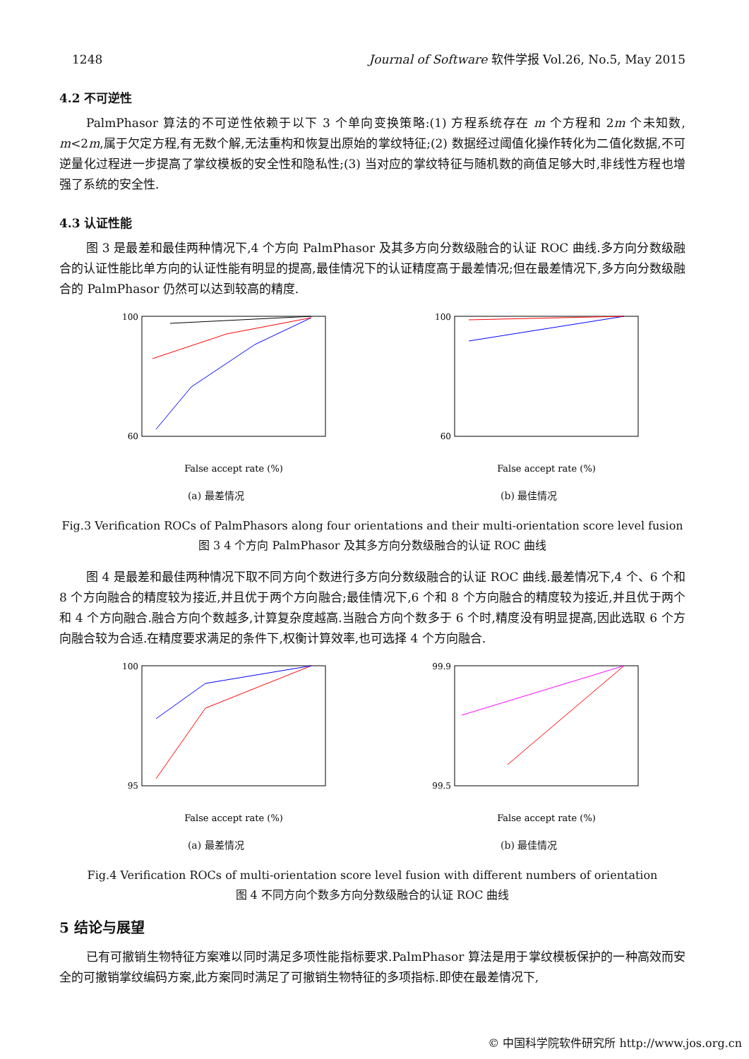1248 Journal of Software 软件学报 Vol.26, No.5, May 2015
4.2 不可逆性
PalmPhasor 算法的不可逆性依赖于以下 3 个单向变换策略:(1) 方程系统存在 m 个方程和 2m 个未知数, m<2m,属于欠定方程,有无数个解,无法重构和恢复出原始的掌纹特征;(2) 数据经过阈值化操作转化为二值化数据,不可逆量化过程进一步提高了掌纹模板的安全性和隐私性;(3) 当对应的掌纹特征与随机数的商值足够大时,非线性方程也增强了系统的安全性.
4.3 认证性能
图 3 是最差和最佳两种情况下,4 个方向 PalmPhasor 及其多方向分数级融合的认证 ROC 曲线.多方向分数级融合的认证性能比单方向的认证性能有明显的提高,最佳情况下的认证精度高于最差情况;但在最差情况下,多方向分数级融合的 PalmPhasor 仍然可以达到较高的精度.
100
60
False accept rate (%)
(a) 最差情况
100
60
False accept rate (%)
(b) 最佳情况
Fig.3 Verification ROCs of PalmPhasors along four orientations and their multi-orientation score level fusion
图 3 4 个方向 PalmPhasor 及其多方向分数级融合的认证 ROC 曲线
图 4 是最差和最佳两种情况下取不同方向个数进行多方向分数级融合的认证 ROC 曲线.最差情况下,4 个、6 个和 8 个方向融合的精度较为接近,并且优于两个方向融合;最佳情况下,6 个和 8 个方向融合的精度较为接近,并且优于两个和 4 个方向融合.融合方向个数越多,计算复杂度越高.当融合方向个数多于 6 个时,精度没有明显提高,因此选取 6 个方向融合较为合适.在精度要求满足的条件下,权衡计算效率,也可选择 4 个方向融合.
100
95
False accept rate (%)
(a) 最差情况
99.9
99.5
False accept rate (%)
(b) 最佳情况
Fig.4 Verification ROCs of multi-orientation score level fusion with different numbers of orientation
图 4 不同方向个数多方向分数级融合的认证 ROC 曲线
5 结论与展望
已有可撤销生物特征方案难以同时满足多项性能指标要求.PalmPhasor 算法是用于掌纹模板保护的一种高效而安全的可撤销掌纹编码方案,此方案同时满足了可撤销生物特征的多项指标.即使在最差情况下,
© 中国科学院软件研究所 http://www.jos.org.cn